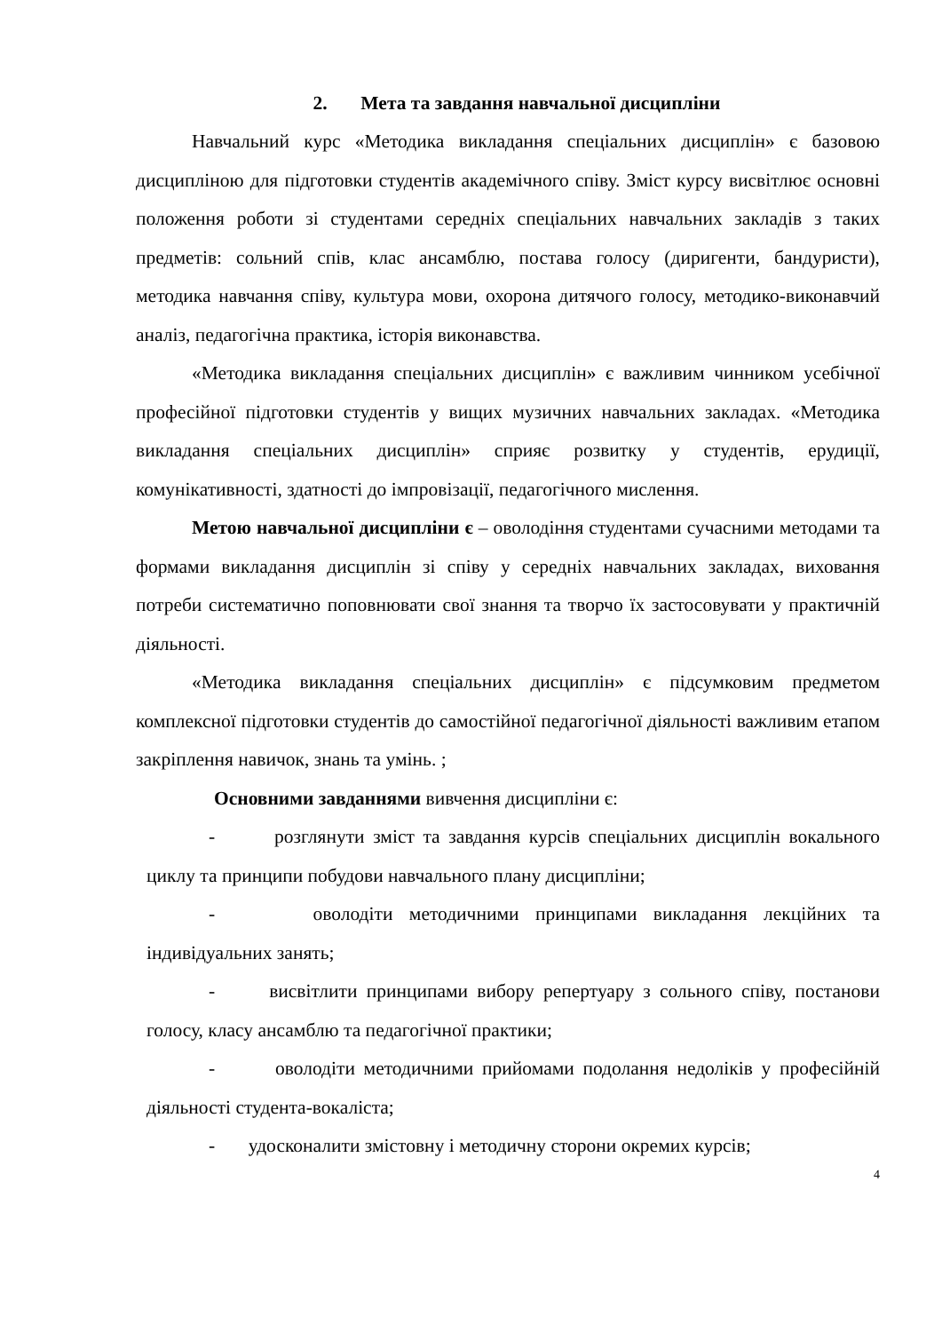2. Мета та завдання навчальної дисципліни
Навчальний курс «Методика викладання спеціальних дисциплін» є базовою дисципліною для підготовки студентів академічного співу. Зміст курсу висвітлює основні положення роботи зі студентами середніх спеціальних навчальних закладів з таких предметів: сольний спів, клас ансамблю, постава голосу (диригенти, бандуристи), методика навчання співу, культура мови, охорона дитячого голосу, методико-виконавчий аналіз, педагогічна практика, історія виконавства.
«Методика викладання спеціальних дисциплін» є важливим чинником усебічної професійної підготовки студентів у вищих музичних навчальних закладах. «Методика викладання спеціальних дисциплін» сприяє розвитку у студентів, ерудиції, комунікативності, здатності до імпровізації, педагогічного мислення.
Метою навчальної дисципліни є – оволодіння студентами сучасними методами та формами викладання дисциплін зі співу у середніх навчальних закладах, виховання потреби систематично поповнювати свої знання та творчо їх застосовувати у практичній діяльності.
«Методика викладання спеціальних дисциплін» є підсумковим предметом комплексної підготовки студентів до самостійної педагогічної діяльності важливим етапом закріплення навичок, знань та умінь. ;
Основними завданнями вивчення дисципліни є:
- розглянути зміст та завдання курсів спеціальних дисциплін вокального циклу та принципи побудови навчального плану дисципліни;
- оволодіти методичними принципами викладання лекційних та індивідуальних занять;
- висвітлити принципами вибору репертуару з сольного співу, постанови голосу, класу ансамблю та педагогічної практики;
- оволодіти методичними прийомами подолання недоліків у професійній діяльності студента-вокаліста;
- удосконалити змістовну і методичну сторони окремих курсів;
4